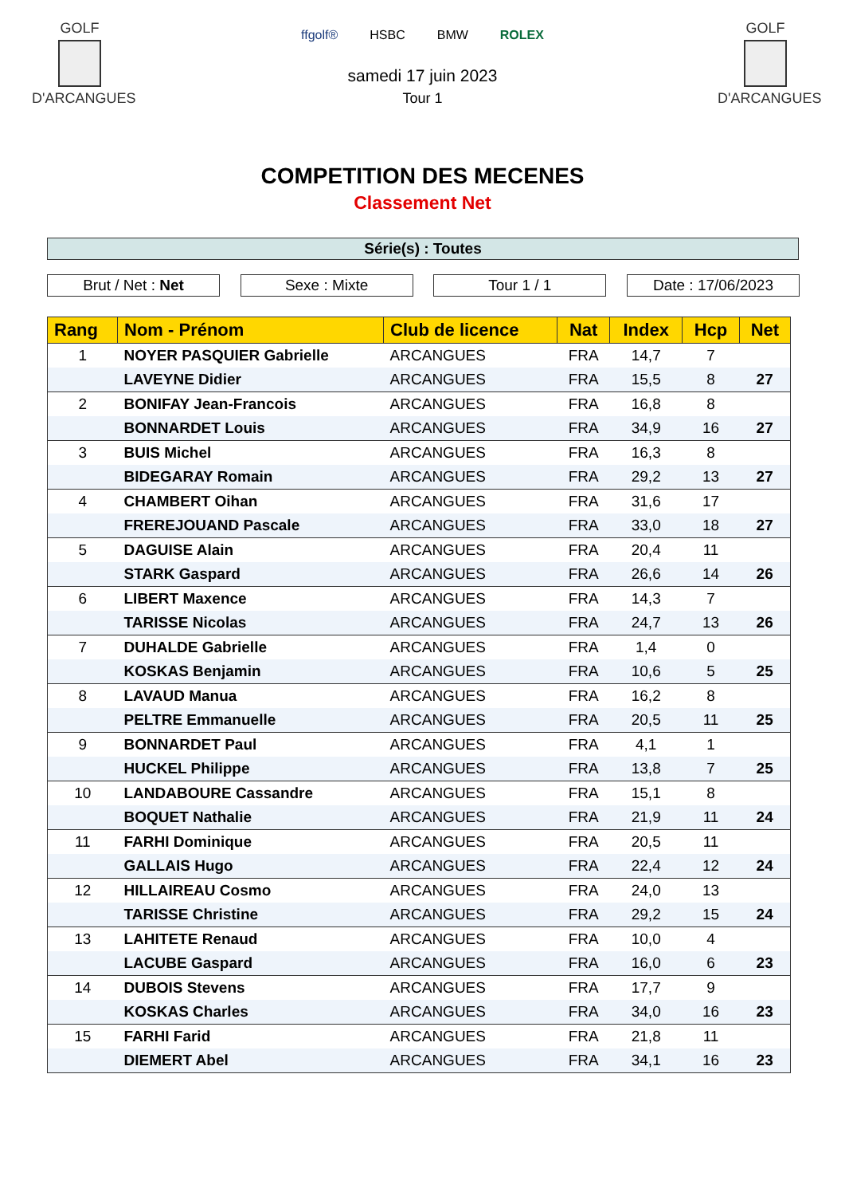GOLF
D'ARCANGUES
ffgolf® HSBC BMW ROLEX
samedi 17 juin 2023
Tour 1
GOLF
D'ARCANGUES
COMPETITION DES MECENES
Classement Net
Série(s) : Toutes
Brut / Net : Net Sexe : Mixte Tour 1 / 1 Date : 17/06/2023
| Rang | Nom - Prénom | Club de licence | Nat | Index | Hcp | Net |
| --- | --- | --- | --- | --- | --- | --- |
| 1 | NOYER PASQUIER Gabrielle | ARCANGUES | FRA | 14,7 | 7 | |
| | LAVEYNE Didier | ARCANGUES | FRA | 15,5 | 8 | 27 |
| 2 | BONIFAY Jean-Francois | ARCANGUES | FRA | 16,8 | 8 | |
| | BONNARDET Louis | ARCANGUES | FRA | 34,9 | 16 | 27 |
| 3 | BUIS Michel | ARCANGUES | FRA | 16,3 | 8 | |
| | BIDEGARAY Romain | ARCANGUES | FRA | 29,2 | 13 | 27 |
| 4 | CHAMBERT Oihan | ARCANGUES | FRA | 31,6 | 17 | |
| | FREREJOUAND Pascale | ARCANGUES | FRA | 33,0 | 18 | 27 |
| 5 | DAGUISE Alain | ARCANGUES | FRA | 20,4 | 11 | |
| | STARK Gaspard | ARCANGUES | FRA | 26,6 | 14 | 26 |
| 6 | LIBERT Maxence | ARCANGUES | FRA | 14,3 | 7 | |
| | TARISSE Nicolas | ARCANGUES | FRA | 24,7 | 13 | 26 |
| 7 | DUHALDE Gabrielle | ARCANGUES | FRA | 1,4 | 0 | |
| | KOSKAS Benjamin | ARCANGUES | FRA | 10,6 | 5 | 25 |
| 8 | LAVAUD Manua | ARCANGUES | FRA | 16,2 | 8 | |
| | PELTRE Emmanuelle | ARCANGUES | FRA | 20,5 | 11 | 25 |
| 9 | BONNARDET Paul | ARCANGUES | FRA | 4,1 | 1 | |
| | HUCKEL Philippe | ARCANGUES | FRA | 13,8 | 7 | 25 |
| 10 | LANDABOURE Cassandre | ARCANGUES | FRA | 15,1 | 8 | |
| | BOQUET Nathalie | ARCANGUES | FRA | 21,9 | 11 | 24 |
| 11 | FARHI Dominique | ARCANGUES | FRA | 20,5 | 11 | |
| | GALLAIS Hugo | ARCANGUES | FRA | 22,4 | 12 | 24 |
| 12 | HILLAIREAU Cosmo | ARCANGUES | FRA | 24,0 | 13 | |
| | TARISSE Christine | ARCANGUES | FRA | 29,2 | 15 | 24 |
| 13 | LAHITETE Renaud | ARCANGUES | FRA | 10,0 | 4 | |
| | LACUBE Gaspard | ARCANGUES | FRA | 16,0 | 6 | 23 |
| 14 | DUBOIS Stevens | ARCANGUES | FRA | 17,7 | 9 | |
| | KOSKAS Charles | ARCANGUES | FRA | 34,0 | 16 | 23 |
| 15 | FARHI Farid | ARCANGUES | FRA | 21,8 | 11 | |
| | DIEMERT Abel | ARCANGUES | FRA | 34,1 | 16 | 23 |